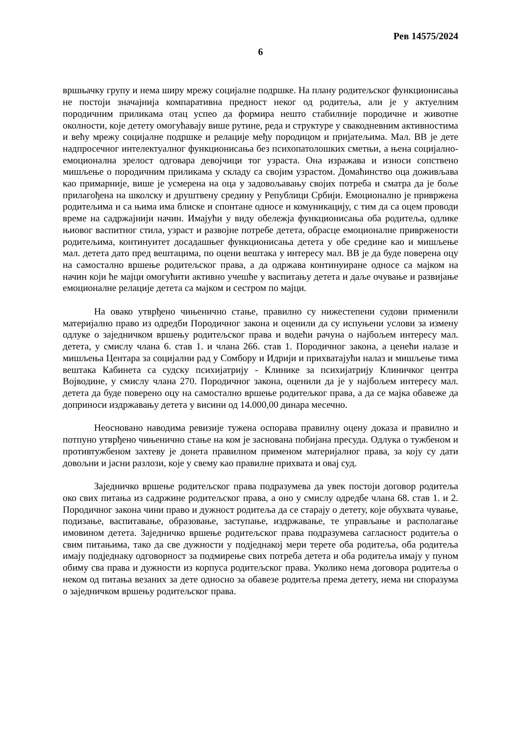Рев 14575/2024
6
вршњачку групу и нема ширу мрежу социјалне подршке. На плану родитељског функционисања не постоји значајнија компаративна предност неког од родитеља, али је у актуелним породичним приликама отац успео да формира нешто стабилније породичне и животне околности, које детету омогућавају више рутине, реда и структуре у свакодневним активностима и већу мрежу социјалне подршке и релације међу породицом и пријатељима. Мал. ВВ је дете надпросечног интелектуалног функционисања без психопатолошких сметњи, а њена социјално-емоционална зрелост одговара девојчици тог узраста. Она изражава и износи сопствено мишљење о породичним приликама у складу са својим узрастом. Домаћинство оца доживљава као примарније, више је усмерена на оца у задовољавању својих потреба и сматра да је боље прилагођена на школску и друштвену средину у Републици Србији. Емоционално је привржена родитељима и са њима има блиске и спонтане односе и комуникацију, с тим да са оцем проводи време на садржајнији начин. Имајући у виду обележја функционисања оба родитеља, одлике њиовог васпитног стила, узраст и развојне потребе детета, обрасце емоционалне привржености родитељима, континуитет досадашњег функционисања детета у обе средине као и мишљење мал. детета дато пред вештацима, по оцени вештака у интересу мал. ВВ је да буде поверена оцу на самостално вршење родитељског права, а да одржава континуиране односе са мајком на начин који ће мајци омогућити активно учешће у васпитању детета и даље очување и развијање емоционалне релације детета са мајком и сестром по мајци.
На овако утврђено чињенично стање, правилно су нижестепени судови применили материјално право из одредби Породичног закона и оценили да су испуњени услови за измену одлуке о заједничком вршењу родитељског права и водећи рачуна о најбољем интересу мал. детета, у смислу члана 6. став 1. и члана 266. став 1. Породичног закона, а ценећи налазе и мишљења Центара за социјални рад у Сомбору и Идрији и прихватајући налаз и мишљење тима вештака Кабинета са судску психијатрију - Клинике за психијатрију Клиничког центра Војводине, у смислу члана 270. Породичног закона, оценили да је у најбољем интересу мал. детета да буде поверено оцу на самостално вршење родитељког права, а да се мајка обавеже да доприноси издржавању детета у висини од 14.000,00 динара месечно.
Неосновано наводима ревизије тужена оспорава правилну оцену доказа и правилно и потпуно утврђено чињенично стање на ком је заснована побијана пресуда. Одлука о тужбеном и противтужбеном захтеву је донета правилном применом материјалног права, за коју су дати довољни и јасни разлози, које у свему као правилне прихвата и овај суд.
Заједничко вршење родитељског права подразумева да увек постоји договор родитеља око свих питања из садржине родитељског права, а оно у смислу одредбе члана 68. став 1. и 2. Породичног закона чини право и дужност родитеља да се старају о детету, које обухвата чување, подизање, васпитавање, образовање, заступање, издржавање, те управљање и располагање имовином детета. Заједничко вршење родитељског права подразумева сагласност родитеља о свим питањима, тако да све дужности у подједнакој мери терете оба родитеља, оба родитеља имају подједнаку одговорност за подмирење свих потреба детета и оба родитеља имају у пуном обиму сва права и дужности из корпуса родитељског права. Уколико нема договора родитеља о неком од питања везаних за дете односно за обавезе родитеља према детету, нема ни споразума о заједничком вршењу родитељског права.